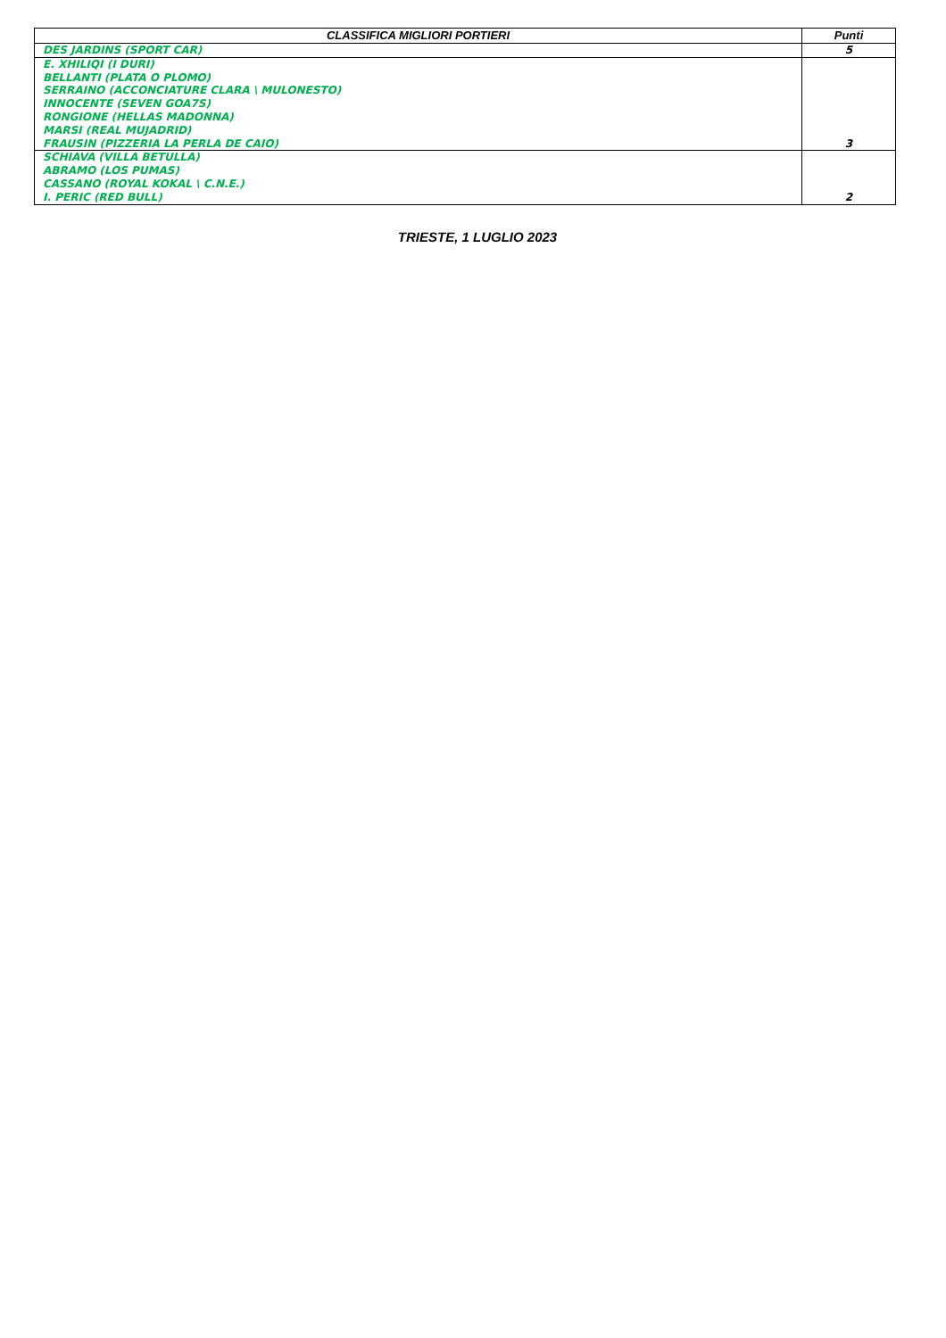| CLASSIFICA MIGLIORI PORTIERI | Punti |
| --- | --- |
| DES JARDINS (SPORT CAR) | 5 |
| E. XHILIQI (I DURI) BELLANTI (PLATA O PLOMO) SERRAINO (ACCONCIATURE CLARA \ MULONESTO) INNOCENTE (SEVEN GOA7S) RONGIONE (HELLAS MADONNA) MARSI (REAL MUJADRID) FRAUSIN (PIZZERIA LA PERLA DE CAIO) | 3 |
| SCHIAVA (VILLA BETULLA) ABRAMO (LOS PUMAS) CASSANO (ROYAL KOKAL \ C.N.E.) I. PERIC (RED BULL) | 2 |
TRIESTE, 1 LUGLIO 2023